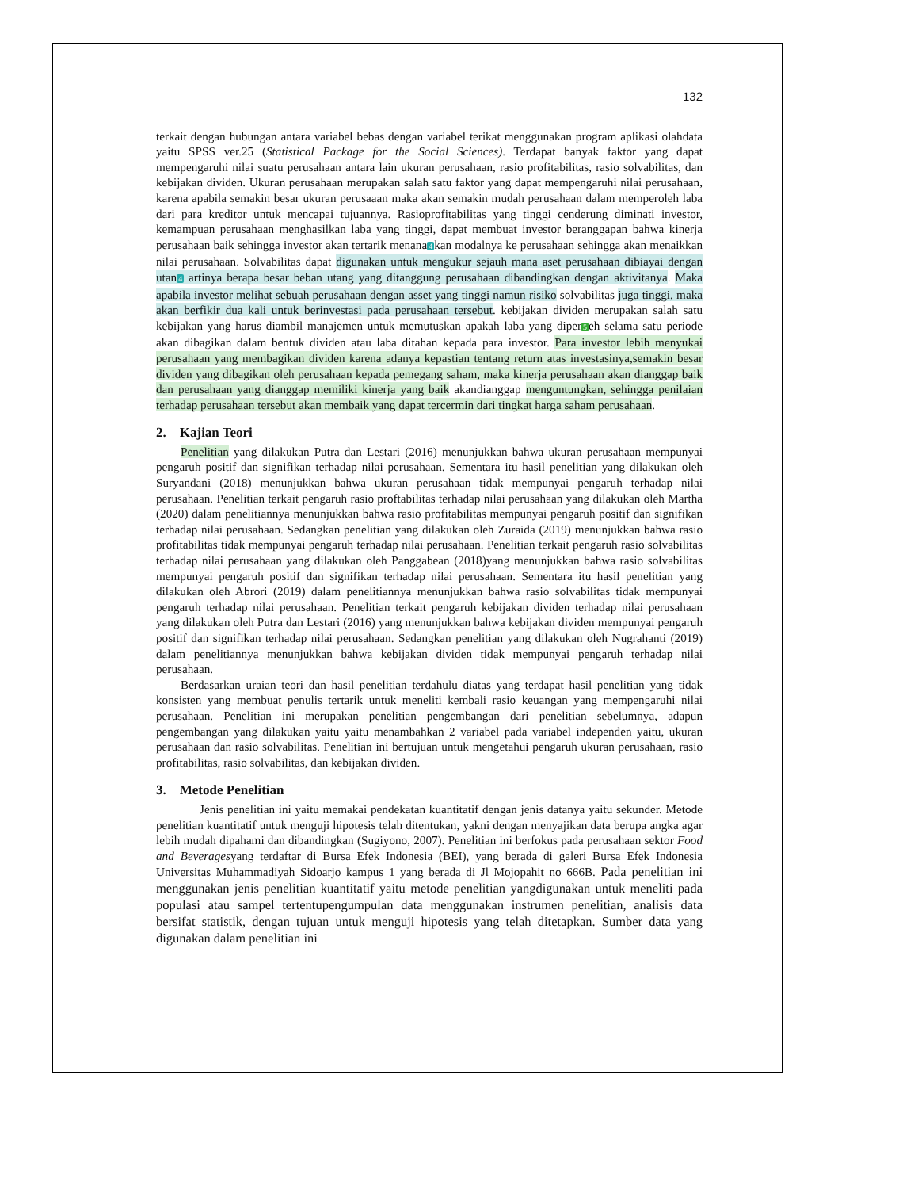132
terkait dengan hubungan antara variabel bebas dengan variabel terikat menggunakan program aplikasi olahdata yaitu SPSS ver.25 (Statistical Package for the Social Sciences). Terdapat banyak faktor yang dapat mempengaruhi nilai suatu perusahaan antara lain ukuran perusahaan, rasio profitabilitas, rasio solvabilitas, dan kebijakan dividen. Ukuran perusahaan merupakan salah satu faktor yang dapat mempengaruhi nilai perusahaan, karena apabila semakin besar ukuran perusaaan maka akan semakin mudah perusahaan dalam memperoleh laba dari para kreditor untuk mencapai tujuannya. Rasioprofitabilitas yang tinggi cenderung diminati investor, kemampuan perusahaan menghasilkan laba yang tinggi, dapat membuat investor beranggapan bahwa kinerja perusahaan baik sehingga investor akan tertarik menana4kan modalnya ke perusahaan sehingga akan menaikkan nilai perusahaan. Solvabilitas dapat digunakan untuk mengukur sejauh mana aset perusahaan dibiayai dengan utan4 artinya berapa besar beban utang yang ditanggung perusahaan dibandingkan dengan aktivitanya. Maka apabila investor melihat sebuah perusahaan dengan asset yang tinggi namun risiko solvabilitas juga tinggi, maka akan berfikir dua kali untuk berinvestasi pada perusahaan tersebut. kebijakan dividen merupakan salah satu kebijakan yang harus diambil manajemen untuk memutuskan apakah laba yang diper5eh selama satu periode akan dibagikan dalam bentuk dividen atau laba ditahan kepada para investor. Para investor lebih menyukai perusahaan yang membagikan dividen karena adanya kepastian tentang return atas investasinya,semakin besar dividen yang dibagikan oleh perusahaan kepada pemegang saham, maka kinerja perusahaan akan dianggap baik dan perusahaan yang dianggap memiliki kinerja yang baik akandianggap menguntungkan, sehingga penilaian terhadap perusahaan tersebut akan membaik yang dapat tercermin dari tingkat harga saham perusahaan.
2. Kajian Teori
Penelitian yang dilakukan Putra dan Lestari (2016) menunjukkan bahwa ukuran perusahaan mempunyai pengaruh positif dan signifikan terhadap nilai perusahaan. Sementara itu hasil penelitian yang dilakukan oleh Suryandani (2018) menunjukkan bahwa ukuran perusahaan tidak mempunyai pengaruh terhadap nilai perusahaan. Penelitian terkait pengaruh rasio proftabilitas terhadap nilai perusahaan yang dilakukan oleh Martha (2020) dalam penelitiannya menunjukkan bahwa rasio profitabilitas mempunyai pengaruh positif dan signifikan terhadap nilai perusahaan. Sedangkan penelitian yang dilakukan oleh Zuraida (2019) menunjukkan bahwa rasio profitabilitas tidak mempunyai pengaruh terhadap nilai perusahaan. Penelitian terkait pengaruh rasio solvabilitas terhadap nilai perusahaan yang dilakukan oleh Panggabean (2018)yang menunjukkan bahwa rasio solvabilitas mempunyai pengaruh positif dan signifikan terhadap nilai perusahaan. Sementara itu hasil penelitian yang dilakukan oleh Abrori (2019) dalam penelitiannya menunjukkan bahwa rasio solvabilitas tidak mempunyai pengaruh terhadap nilai perusahaan. Penelitian terkait pengaruh kebijakan dividen terhadap nilai perusahaan yang dilakukan oleh Putra dan Lestari (2016) yang menunjukkan bahwa kebijakan dividen mempunyai pengaruh positif dan signifikan terhadap nilai perusahaan. Sedangkan penelitian yang dilakukan oleh Nugrahanti (2019) dalam penelitiannya menunjukkan bahwa kebijakan dividen tidak mempunyai pengaruh terhadap nilai perusahaan.
Berdasarkan uraian teori dan hasil penelitian terdahulu diatas yang terdapat hasil penelitian yang tidak konsisten yang membuat penulis tertarik untuk meneliti kembali rasio keuangan yang mempengaruhi nilai perusahaan. Penelitian ini merupakan penelitian pengembangan dari penelitian sebelumnya, adapun pengembangan yang dilakukan yaitu yaitu menambahkan 2 variabel pada variabel independen yaitu, ukuran perusahaan dan rasio solvabilitas. Penelitian ini bertujuan untuk mengetahui pengaruh ukuran perusahaan, rasio profitabilitas, rasio solvabilitas, dan kebijakan dividen.
3. Metode Penelitian
Jenis penelitian ini yaitu memakai pendekatan kuantitatif dengan jenis datanya yaitu sekunder. Metode penelitian kuantitatif untuk menguji hipotesis telah ditentukan, yakni dengan menyajikan data berupa angka agar lebih mudah dipahami dan dibandingkan (Sugiyono, 2007). Penelitian ini berfokus pada perusahaan sektor Food and Beveragesyang terdaftar di Bursa Efek Indonesia (BEI), yang berada di galeri Bursa Efek Indonesia Universitas Muhammadiyah Sidoarjo kampus 1 yang berada di Jl Mojopahit no 666B. Pada penelitian ini menggunakan jenis penelitian kuantitatif yaitu metode penelitian yangdigunakan untuk meneliti pada populasi atau sampel tertentupengumpulan data menggunakan instrumen penelitian, analisis data bersifat statistik, dengan tujuan untuk menguji hipotesis yang telah ditetapkan. Sumber data yang digunakan dalam penelitian ini